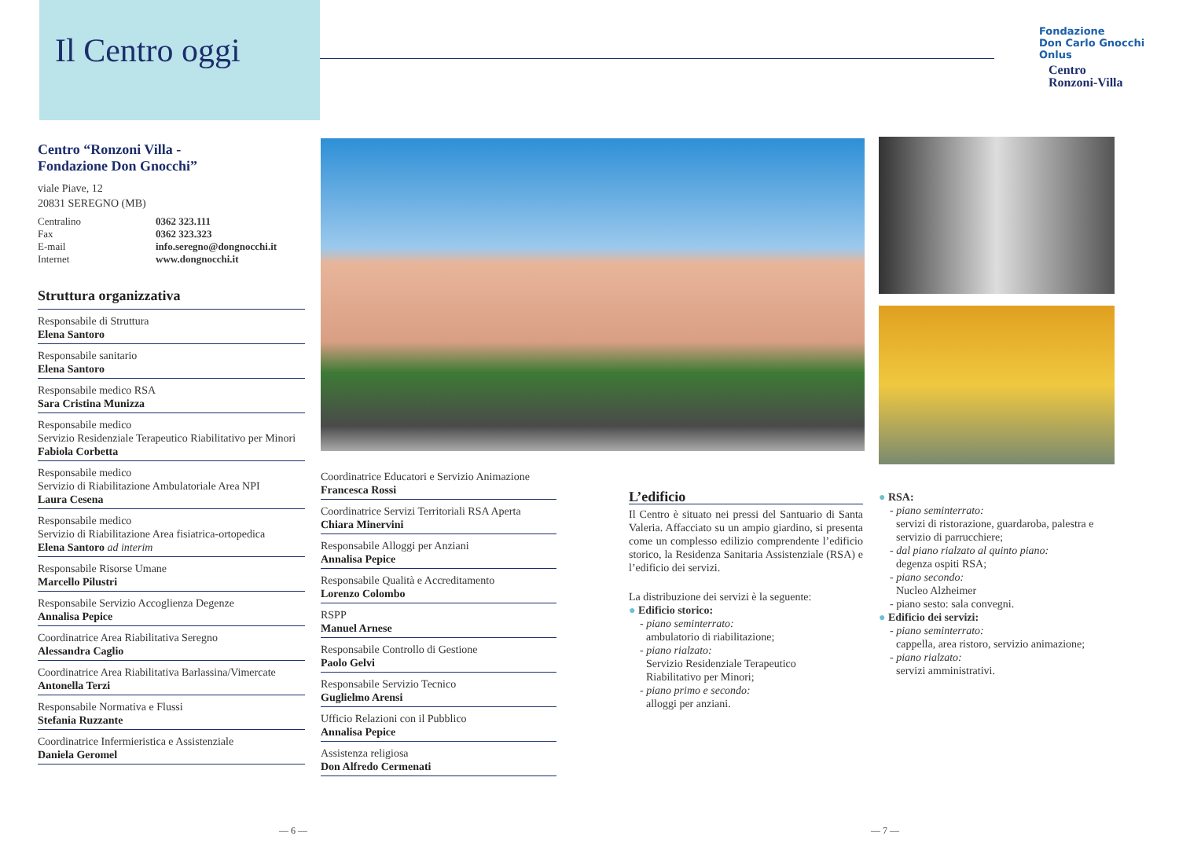Il Centro oggi
Fondazione
Don Carlo Gnocchi
Onlus
Centro
Ronzoni-Villa
Centro “Ronzoni Villa -
Fondazione Don Gnocchi”
viale Piave, 12
20831 SEREGNO (MB)
| Centralino | 0362 323.111 |
| Fax | 0362 323.323 |
| E-mail | info.seregno@dongnocchi.it |
| Internet | www.dongnocchi.it |
Struttura organizzativa
Responsabile di Struttura
Elena Santoro
Responsabile sanitario
Elena Santoro
Responsabile medico RSA
Sara Cristina Munizza
Responsabile medico
Servizio Residenziale Terapeutico Riabilitativo per Minori
Fabiola Corbetta
Responsabile medico
Servizio di Riabilitazione Ambulatoriale Area NPI
Laura Cesena
Responsabile medico
Servizio di Riabilitazione Area fisiatrica-ortopedica
Elena Santoro ad interim
Responsabile Risorse Umane
Marcello Pilustri
Responsabile Servizio Accoglienza Degenze
Annalisa Pepice
Coordinatrice Area Riabilitativa Seregno
Alessandra Caglio
Coordinatrice Area Riabilitativa Barlassina/Vimercate
Antonella Terzi
Responsabile Normativa e Flussi
Stefania Ruzzante
Coordinatrice Infermieristica e Assistenziale
Daniela Geromel
Coordinatrice Educatori e Servizio Animazione
Francesca Rossi
Coordinatrice Servizi Territoriali RSA Aperta
Chiara Minervini
Responsabile Alloggi per Anziani
Annalisa Pepice
Responsabile Qualità e Accreditamento
Lorenzo Colombo
RSPP
Manuel Arnese
Responsabile Controllo di Gestione
Paolo Gelvi
Responsabile Servizio Tecnico
Guglielmo Arensi
Ufficio Relazioni con il Pubblico
Annalisa Pepice
Assistenza religiosa
Don Alfredo Cermenati
L’edificio
Il Centro è situato nei pressi del Santuario di Santa Valeria. Affacciato su un ampio giardino, si presenta come un complesso edilizio comprendente l’edificio storico, la Residenza Sanitaria Assistenziale (RSA) e l’edificio dei servizi.
La distribuzione dei servizi è la seguente:
● Edificio storico:
- piano seminterrato:
ambulatorio di riabilitazione;
- piano rialzato:
Servizio Residenziale Terapeutico
Riabilitativo per Minori;
- piano primo e secondo:
alloggi per anziani.
● RSA:
- piano seminterrato:
servizi di ristorazione, guardaroba, palestra e servizio di parrucchiere;
- dal piano rialzato al quinto piano:
degenza ospiti RSA;
- piano secondo:
Nucleo Alzheimer
- piano sesto: sala convegni.
● Edificio dei servizi:
- piano seminterrato:
cappella, area ristoro, servizio animazione;
- piano rialzato:
servizi amministrativi.
— 6 — — 7 —